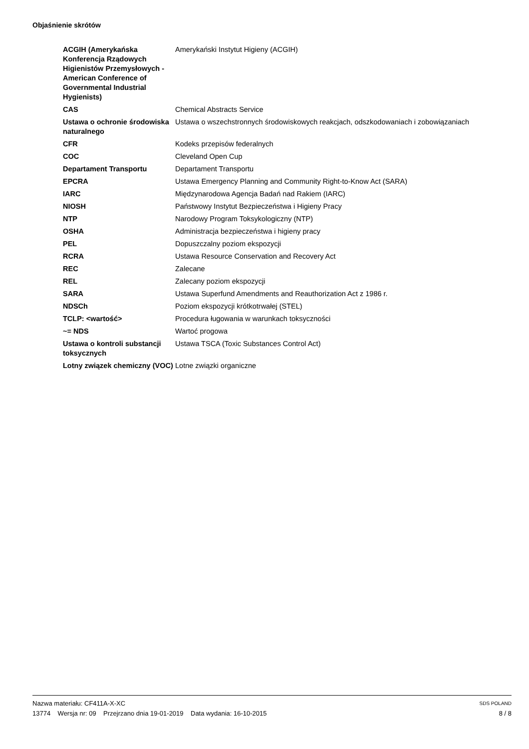Objaśnienie skrótów
| ACGIH (Amerykańska Konferencja Rządowych Higienistów Przemysłowych - American Conference of Governmental Industrial Hygienists) | Amerykański Instytut Higieny (ACGIH) |
| CAS | Chemical Abstracts Service |
| Ustawa o ochronie środowiska naturalnego | Ustawa o wszechstronnych środowiskowych reakcjach, odszkodowaniach i zobowiązaniach |
| CFR | Kodeks przepisów federalnych |
| COC | Cleveland Open Cup |
| Departament Transportu | Departament Transportu |
| EPCRA | Ustawa Emergency Planning and Community Right-to-Know Act (SARA) |
| IARC | Międzynarodowa Agencja Badań nad Rakiem (IARC) |
| NIOSH | Państwowy Instytut Bezpieczeństwa i Higieny Pracy |
| NTP | Narodowy Program Toksykologiczny (NTP) |
| OSHA | Administracja bezpieczeństwa i higieny pracy |
| PEL | Dopuszczalny poziom ekspozycji |
| RCRA | Ustawa Resource Conservation and Recovery Act |
| REC | Zalecane |
| REL | Zalecany poziom ekspozycji |
| SARA | Ustawa Superfund Amendments and Reauthorization Act z 1986 r. |
| NDSCh | Poziom ekspozycji krótkotrwałej (STEL) |
| TCLP: <wartość> | Procedura ługowania w warunkach toksyczności |
| ~= NDS | Wartoć progowa |
| Ustawa o kontroli substancji toksycznych | Ustawa TSCA (Toxic Substances Control Act) |
| Lotny związek chemiczny (VOC) | Lotne związki organiczne |
Nazwa materiału: CF411A-X-XC
13774 Wersja nr: 09 Przejrzano dnia 19-01-2019 Data wydania: 16-10-2015
SDS POLAND
8 / 8